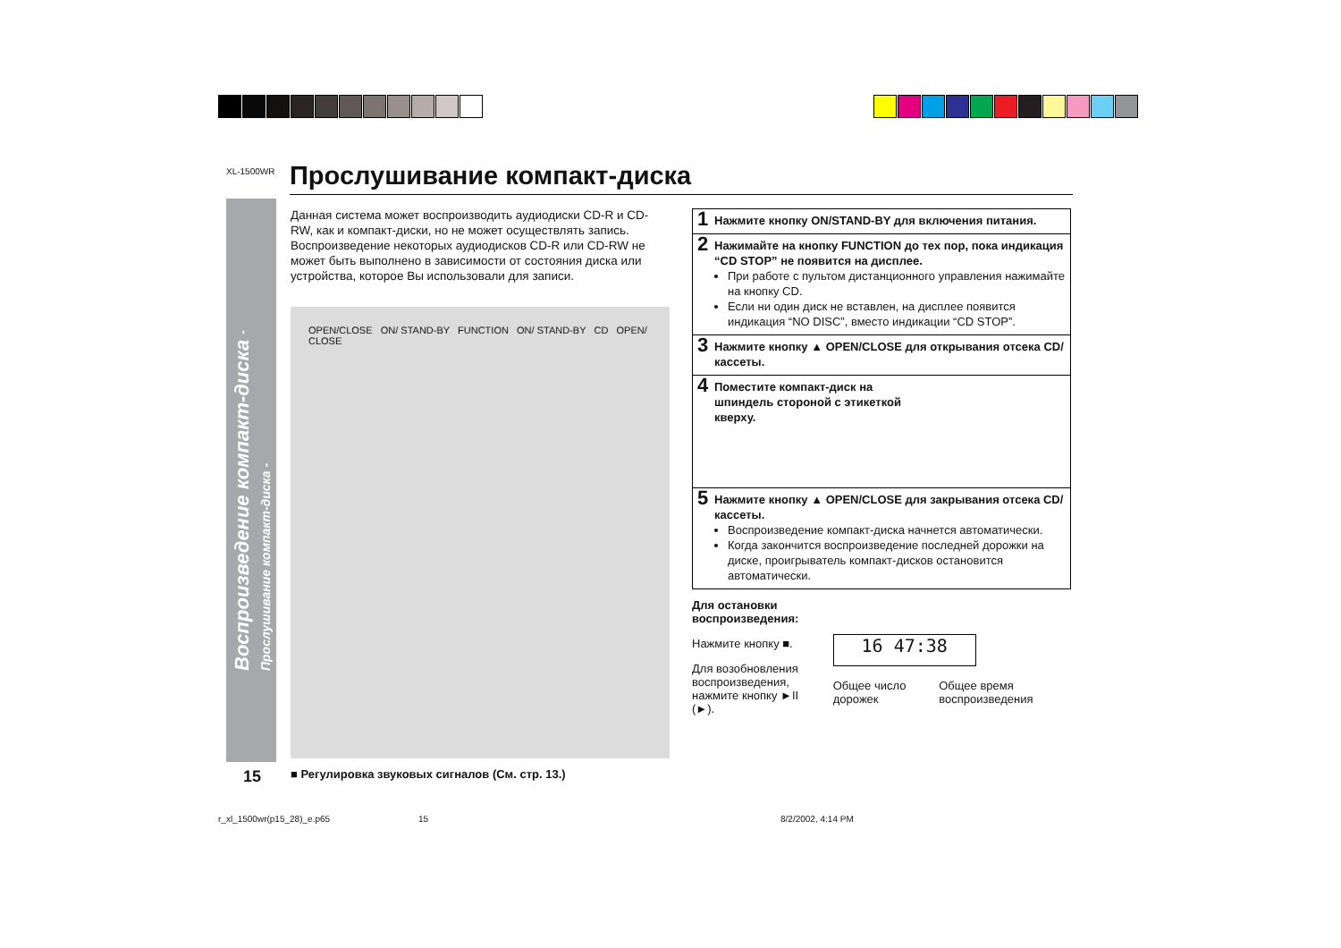XL-1500WR Прослушивание компакт-диска
Данная система может воспроизводить аудиодиски CD-R и CD-RW, как и компакт-диски, но не может осуществлять запись.
Воспроизведение некоторых аудиодисков CD-R или CD-RW не может быть выполнено в зависимости от состояния диска или устройства, которое Вы использовали для записи.
OPEN/CLOSE ON/ STAND-BY FUNCTION ON/ STAND-BY CD OPEN/ CLOSE
1 Нажмите кнопку ON/STAND-BY для включения питания.
2 Нажимайте на кнопку FUNCTION до тех пор, пока индикация “CD STOP” не появится на дисплее.
При работе с пультом дистанционного управления нажимайте на кнопку CD.
Если ни один диск не вставлен, на дисплее появится индикация “NO DISC”, вместо индикации “CD STOP”.
3 Нажмите кнопку ▲ OPEN/CLOSE для открывания отсека CD/кассеты.
4 Поместите компакт-диск на
шпиндель стороной с этикеткой
кверху.
5 Нажмите кнопку ▲ OPEN/CLOSE для закрывания отсека CD/кассеты.
Воспроизведение компакт-диска начнется автоматически.
Когда закончится воспроизведение последней дорожки на диске, проигрыватель компакт-дисков остановится автоматически.
Для остановки воспроизведения:
Нажмите кнопку ■.
Для возобновления воспроизведения, нажмите кнопку ►II (►).
16 47:38
Общее число дорожек Общее время воспроизведения
15
■ Регулировка звуковых сигналов (См. стр. 13.)
r_xl_1500wr(p15_28)_e.p65 15 8/2/2002, 4:14 PM
Воспроизведение компакт-диска - Прослушивание компакт-диска -